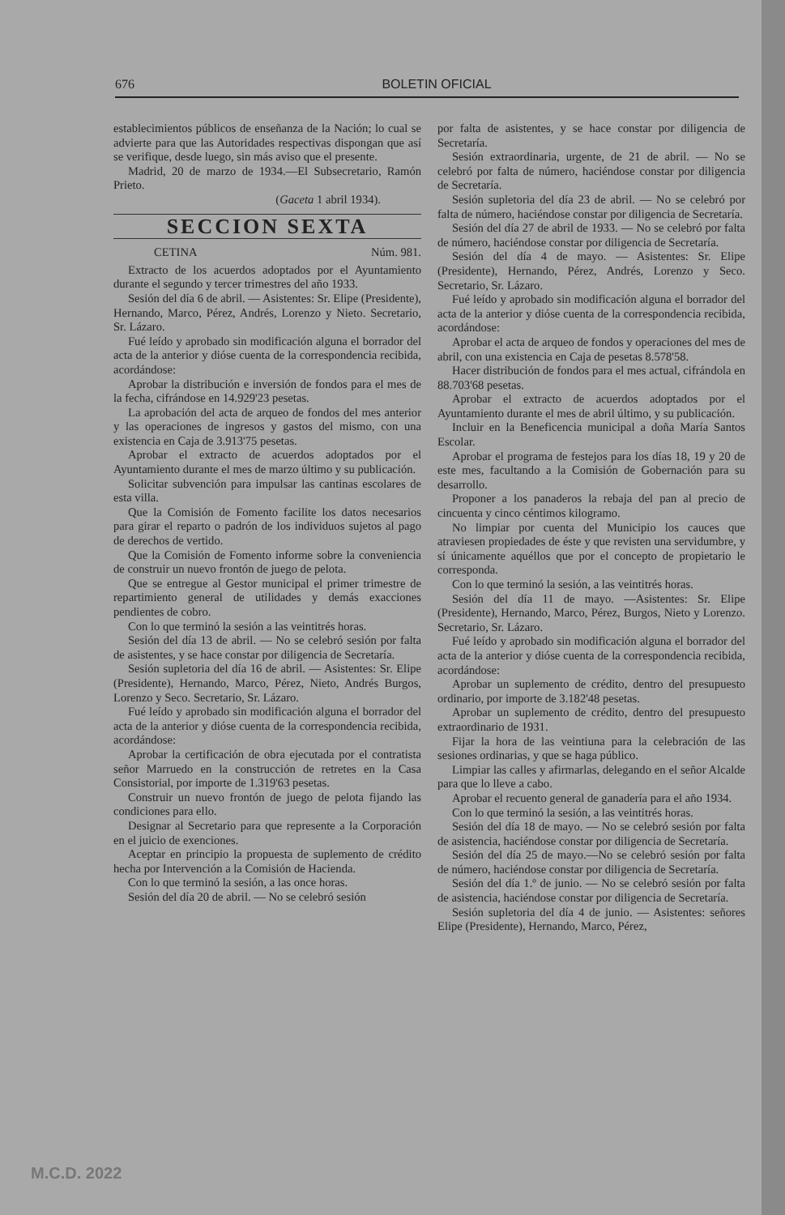676 BOLETIN OFICIAL
establecimientos públicos de enseñanza de la Nación; lo cual se advierte para que las Autoridades respectivas dispongan que así se verifique, desde luego, sin más aviso que el presente.
Madrid, 20 de marzo de 1934.—El Subsecretario, Ramón Prieto.
(Gaceta 1 abril 1934).
SECCION SEXTA
CETINA Núm. 981.
Extracto de los acuerdos adoptados por el Ayuntamiento durante el segundo y tercer trimestres del año 1933.
Sesión del día 6 de abril. — Asistentes: Sr. Elipe (Presidente), Hernando, Marco, Pérez, Andrés, Lorenzo y Nieto. Secretario, Sr. Lázaro.
Fué leído y aprobado sin modificación alguna el borrador del acta de la anterior y dióse cuenta de la correspondencia recibida, acordándose:
Aprobar la distribución e inversión de fondos para el mes de la fecha, cifrándose en 14.929'23 pesetas.
La aprobación del acta de arqueo de fondos del mes anterior y las operaciones de ingresos y gastos del mismo, con una existencia en Caja de 3.913'75 pesetas.
Aprobar el extracto de acuerdos adoptados por el Ayuntamiento durante el mes de marzo último y su publicación.
Solicitar subvención para impulsar las cantinas escolares de esta villa.
Que la Comisión de Fomento facilite los datos necesarios para girar el reparto o padrón de los individuos sujetos al pago de derechos de vertido.
Que la Comisión de Fomento informe sobre la conveniencia de construir un nuevo frontón de juego de pelota.
Que se entregue al Gestor municipal el primer trimestre de repartimiento general de utilidades y demás exacciones pendientes de cobro.
Con lo que terminó la sesión a las veintitrés horas.
Sesión del día 13 de abril. — No se celebró sesión por falta de asistentes, y se hace constar por diligencia de Secretaría.
Sesión supletoria del día 16 de abril. — Asistentes: Sr. Elipe (Presidente), Hernando, Marco, Pérez, Nieto, Andrés Burgos, Lorenzo y Seco. Secretario, Sr. Lázaro.
Fué leído y aprobado sin modificación alguna el borrador del acta de la anterior y dióse cuenta de la correspondencia recibida, acordándose:
Aprobar la certificación de obra ejecutada por el contratista señor Marruedo en la construcción de retretes en la Casa Consistorial, por importe de 1.319'63 pesetas.
Construir un nuevo frontón de juego de pelota fijando las condiciones para ello.
Designar al Secretario para que represente a la Corporación en el juicio de exenciones.
Aceptar en principio la propuesta de suplemento de crédito hecha por Intervención a la Comisión de Hacienda.
Con lo que terminó la sesión, a las once horas.
Sesión del día 20 de abril. — No se celebró sesión
por falta de asistentes, y se hace constar por diligencia de Secretaría.
Sesión extraordinaria, urgente, de 21 de abril. — No se celebró por falta de número, haciéndose constar por diligencia de Secretaría.
Sesión supletoria del día 23 de abril. — No se celebró por falta de número, haciéndose constar por diligencia de Secretaría.
Sesión del día 27 de abril de 1933. — No se celebró por falta de número, haciéndose constar por diligencia de Secretaría.
Sesión del día 4 de mayo. — Asistentes: Sr. Elipe (Presidente), Hernando, Pérez, Andrés, Lorenzo y Seco. Secretario, Sr. Lázaro.
Fué leído y aprobado sin modificación alguna el borrador del acta de la anterior y dióse cuenta de la correspondencia recibida, acordándose:
Aprobar el acta de arqueo de fondos y operaciones del mes de abril, con una existencia en Caja de pesetas 8.578'58.
Hacer distribución de fondos para el mes actual, cifrándola en 88.703'68 pesetas.
Aprobar el extracto de acuerdos adoptados por el Ayuntamiento durante el mes de abril último, y su publicación.
Incluir en la Beneficencia municipal a doña María Santos Escolar.
Aprobar el programa de festejos para los días 18, 19 y 20 de este mes, facultando a la Comisión de Gobernación para su desarrollo.
Proponer a los panaderos la rebaja del pan al precio de cincuenta y cinco céntimos kilogramo.
No limpiar por cuenta del Municipio los cauces que atraviesen propiedades de éste y que revisten una servidumbre, y sí únicamente aquéllos que por el concepto de propietario le corresponda.
Con lo que terminó la sesión, a las veintitrés horas.
Sesión del día 11 de mayo. —Asistentes: Sr. Elipe (Presidente), Hernando, Marco, Pérez, Burgos, Nieto y Lorenzo. Secretario, Sr. Lázaro.
Fué leído y aprobado sin modificación alguna el borrador del acta de la anterior y dióse cuenta de la correspondencia recibida, acordándose:
Aprobar un suplemento de crédito, dentro del presupuesto ordinario, por importe de 3.182'48 pesetas.
Aprobar un suplemento de crédito, dentro del presupuesto extraordinario de 1931.
Fijar la hora de las veintiuna para la celebración de las sesiones ordinarias, y que se haga público.
Limpiar las calles y afirmarlas, delegando en el señor Alcalde para que lo lleve a cabo.
Aprobar el recuento general de ganadería para el año 1934.
Con lo que terminó la sesión, a las veintitrés horas.
Sesión del día 18 de mayo. — No se celebró sesión por falta de asistencia, haciéndose constar por diligencia de Secretaría.
Sesión del día 25 de mayo.—No se celebró sesión por falta de número, haciéndose constar por diligencia de Secretaría.
Sesión del día 1.º de junio. — No se celebró sesión por falta de asistencia, haciéndose constar por diligencia de Secretaría.
Sesión supletoria del día 4 de junio. — Asistentes: señores Elipe (Presidente), Hernando, Marco, Pérez,
M.C.D. 2022